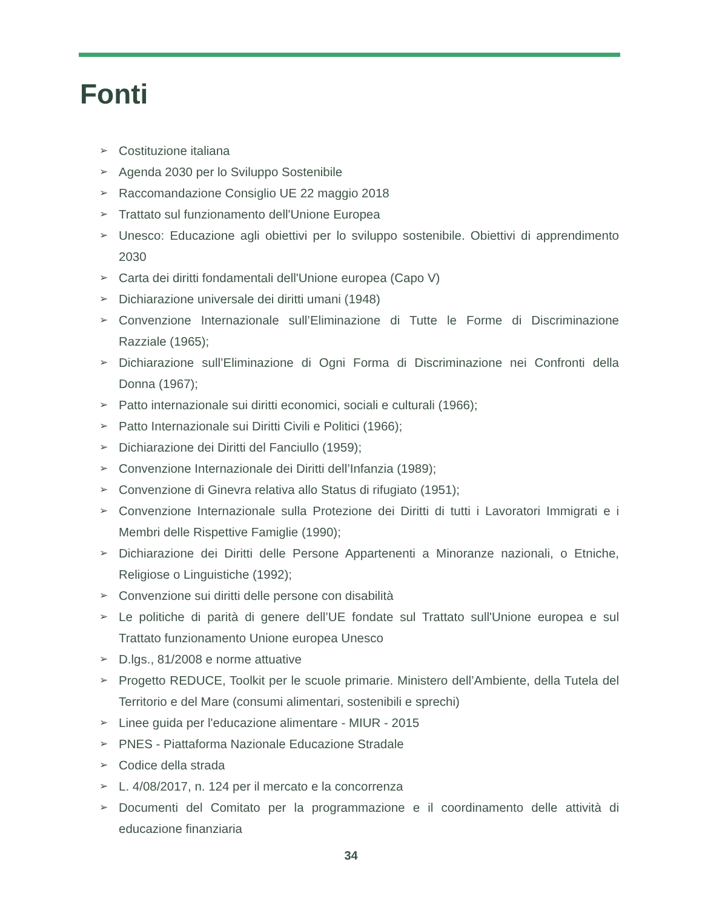Fonti
➢ Costituzione italiana
➢ Agenda 2030 per lo Sviluppo Sostenibile
➢ Raccomandazione Consiglio UE 22 maggio 2018
➢ Trattato sul funzionamento dell'Unione Europea
➢ Unesco: Educazione agli obiettivi per lo sviluppo sostenibile. Obiettivi di apprendimento 2030
➢ Carta dei diritti fondamentali dell'Unione europea (Capo V)
➢ Dichiarazione universale dei diritti umani (1948)
➢ Convenzione Internazionale sull’Eliminazione di Tutte le Forme di Discriminazione Razziale (1965);
➢ Dichiarazione sull’Eliminazione di Ogni Forma di Discriminazione nei Confronti della Donna (1967);
➢ Patto internazionale sui diritti economici, sociali e culturali (1966);
➢ Patto Internazionale sui Diritti Civili e Politici (1966);
➢ Dichiarazione dei Diritti del Fanciullo (1959);
➢ Convenzione Internazionale dei Diritti dell’Infanzia (1989);
➢ Convenzione di Ginevra relativa allo Status di rifugiato (1951);
➢ Convenzione Internazionale sulla Protezione dei Diritti di tutti i Lavoratori Immigrati e i Membri delle Rispettive Famiglie (1990);
➢ Dichiarazione dei Diritti delle Persone Appartenenti a Minoranze nazionali, o Etniche, Religiose o Linguistiche (1992);
➢ Convenzione sui diritti delle persone con disabilità
➢ Le politiche di parità di genere dell’UE fondate sul Trattato sull'Unione europea e sul Trattato funzionamento Unione europea Unesco
➢ D.lgs., 81/2008 e norme attuative
➢ Progetto REDUCE, Toolkit per le scuole primarie. Ministero dell’Ambiente, della Tutela del Territorio e del Mare (consumi alimentari, sostenibili e sprechi)
➢ Linee guida per l'educazione alimentare - MIUR - 2015
➢ PNES - Piattaforma Nazionale Educazione Stradale
➢ Codice della strada
➢ L. 4/08/2017, n. 124 per il mercato e la concorrenza
➢ Documenti del Comitato per la programmazione e il coordinamento delle attività di educazione finanziaria
34